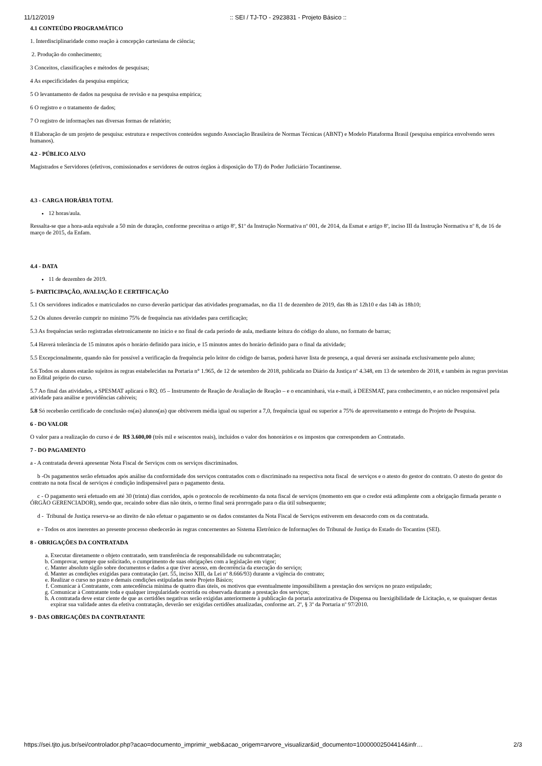11/12/2019:: SEI / TJ-TO - 2923831 - Projeto Básico ::
4.1 CONTEÚDO PROGRAMÁTICO
1. Interdisciplinaridade como reação à concepção cartesiana de ciência;
2. Produção do conhecimento;
3 Conceitos, classificações e métodos de pesquisas;
4 As especificidades da pesquisa empírica;
5 O levantamento de dados na pesquisa de revisão e na pesquisa empírica;
6 O registro e o tratamento de dados;
7 O registro de informações nas diversas formas de relatório;
8 Elaboração de um projeto de pesquisa: estrutura e respectivos conteúdos segundo Associação Brasileira de Normas Técnicas (ABNT) e Modelo Plataforma Brasil (pesquisa empírica envolvendo seres humanos).
4.2 - PÚBLICO ALVO
Magistrados e Servidores (efetivos, comissionados e servidores de outros órgãos à disposição do TJ) do Poder Judiciário Tocantinense.
4.3 - CARGA HORÁRIA TOTAL
12 horas/aula.
Ressalta-se que a hora-aula equivale a 50 min de duração, conforme preceitua o artigo 8º, $1º da Instrução Normativa nº 001, de 2014, da Esmat e artigo 8º, inciso III da Instrução Normativa nº 8, de 16 de março de 2015, da Enfam.
4.4 - DATA
11 de dezembro de 2019.
5- PARTICIPAÇÃO, AVALIAÇÃO E CERTIFICAÇÃO
5.1 Os servidores indicados e matriculados no curso deverão participar das atividades programadas, no dia 11 de dezembro de 2019, das 8h às 12h10 e das 14h às 18h10;
5.2 Os alunos deverão cumprir no mínimo 75% de frequência nas atividades para certificação;
5.3 As frequências serão registradas eletronicamente no início e no final de cada período de aula, mediante leitura do código do aluno, no formato de barras;
5.4 Haverá tolerância de 15 minutos após o horário definido para início, e 15 minutos antes do horário definido para o final da atividade;
5.5 Excepcionalmente, quando não for possível a verificação da frequência pelo leitor do código de barras, poderá haver lista de presença, a qual deverá ser assinada exclusivamente pelo aluno;
5.6 Todos os alunos estarão sujeitos às regras estabelecidas na Portaria n° 1.965, de 12 de setembro de 2018, publicada no Diário da Justiça nº 4.348, em 13 de setembro de 2018, e também às regras previstas no Edital próprio do curso.
5.7 Ao final das atividades, a SPESMAT aplicará o RQ. 05 – Instrumento de Reação de Avaliação de Reação – e o encaminhará, via e-mail, à DEESMAT, para conhecimento, e ao núcleo responsável pela atividade para análise e providências cabíveis;
5.8 Só receberão certificado de conclusão os(as) alunos(as) que obtiverem média igual ou superior a 7,0, frequência igual ou superior a 75% de aproveitamento e entrega do Projeto de Pesquisa.
6 - DO VALOR
O valor para a realização do curso é de R$ 3.600,00 (três mil e seiscentos reais), incluídos o valor dos honorários e os impostos que correspondem ao Contratado.
7 - DO PAGAMENTO
a - A contratada deverá apresentar Nota Fiscal de Serviços com os serviços discriminados.
b -Os pagamentos serão efetuados após análise da conformidade dos serviços contratados com o discriminado na respectiva nota fiscal de serviços e o atesto do gestor do contrato. O atesto do gestor do contrato na nota fiscal de serviços é condição indispensável para o pagamento desta.
c - O pagamento será efetuado em até 30 (trinta) dias corridos, após o protocolo de recebimento da nota fiscal de serviços (momento em que o credor está adimplente com a obrigação firmada perante o ÓRGÃO GERENCIADOR), sendo que, recaindo sobre dias não úteis, o termo final será prorrogado para o dia útil subsequente;
d - Tribunal de Justiça reserva-se ao direito de não efetuar o pagamento se os dados constantes da Nota Fiscal de Serviços estiverem em desacordo com os da contratada.
e - Todos os atos inerentes ao presente processo obedecerão às regras concernentes ao Sistema Eletrônico de Informações do Tribunal de Justiça do Estado do Tocantins (SEI).
8 - OBRIGAÇÕES DA CONTRATADA
a. Executar diretamente o objeto contratado, sem transferência de responsabilidade ou subcontratação;
b. Comprovar, sempre que solicitado, o cumprimento de suas obrigações com a legislação em vigor;
c. Manter absoluto sigilo sobre documentos e dados a que tiver acesso, em decorrência da execução do serviço;
d. Manter as condições exigidas para contratação (art. 55, inciso XIII, da Lei nº 8.666/93) durante a vigência do contrato;
e. Realizar o curso no prazo e demais condições estipuladas neste Projeto Básico;
f. Comunicar à Contratante, com antecedência mínima de quatro dias úteis, os motivos que eventualmente impossibilitem a prestação dos serviços no prazo estipulado;
g. Comunicar à Contratante toda e qualquer irregularidade ocorrida ou observada durante a prestação dos serviços;
h. A contratada deve estar ciente de que as certidões negativas serão exigidas anteriormente à publicação da portaria autorizativa de Dispensa ou Inexigibilidade de Licitação, e, se quaisquer destas expirar sua validade antes da efetiva contratação, deverão ser exigidas certidões atualizadas, conforme art. 2º, § 3º da Portaria nº 97/2010.
9 - DAS OBRIGAÇÕES DA CONTRATANTE
https://sei.tjto.jus.br/sei/controlador.php?acao=documento_imprimir_web&acao_origem=arvore_visualizar&id_documento=10000002504414&infr… 2/3